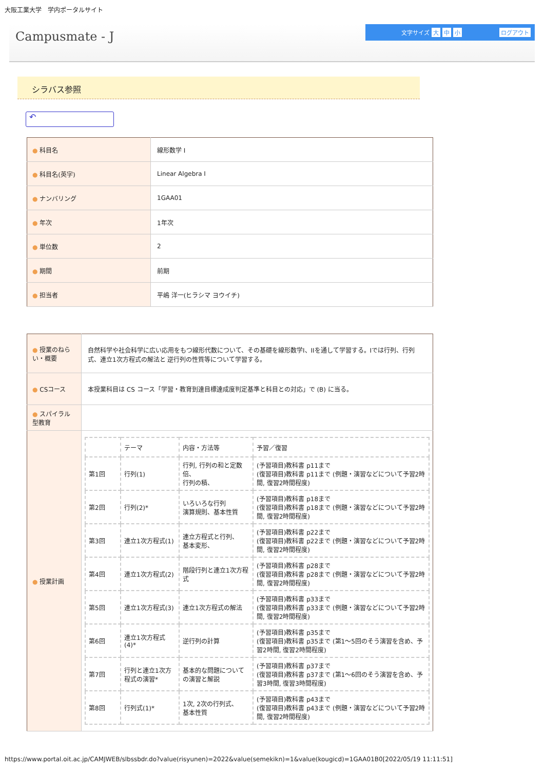大阪工業大学　学内ポータルサイト
Campusmate - J
文字サイズ 大 中 小 ログアウト
シラバス参照
↶
| ● 科目名 | 線形数学 I |
| ● 科目名(英字) | Linear Algebra I |
| ● ナンバリング | 1GAA01 |
| ● 年次 | 1年次 |
| ● 単位数 | 2 |
| ● 期間 | 前期 |
| ● 担当者 | 平嶋 洋一(ヒラシマ ヨウイチ) |
| ● 授業のねらい・概要 | 自然科学や社会科学に広い応用をもつ線形代数について、その基礎を線形数学I、IIを通して学習する。Iでは行列、行列式、連立1次方程式の解法と 逆行列の性質等について学習する。 |
| ● CSコース | 本授業科目は CS コース「学習・教育到達目標達成度判定基準と科目との対応」で (B) に当る。 |
| ● スパイラル型教育 | |
| ● 授業計画 | / / テーマ / 内容・方法等 / 予習／復習 / / 第1回 / 行列(1) / 行列, 行列の和と定数倍、 行列の積、 / (予習項目)教科書 p11まで (復習項目)教科書 p11まで (例題・演習などについて予習2時間, 復習2時間程度) / / 第2回 / 行列(2)* / いろいろな行列 演算規則、基本性質 / (予習項目)教科書 p18まで (復習項目)教科書 p18まで (例題・演習などについて予習2時間, 復習2時間程度) / / 第3回 / 連立1次方程式(1) / 連立方程式と行列、 基本変形、 / (予習項目)教科書 p22まで (復習項目)教科書 p22まで (例題・演習などについて予習2時間, 復習2時間程度) / / 第4回 / 連立1次方程式(2) / 階段行列と連立1次方程式 / (予習項目)教科書 p28まで (復習項目)教科書 p28まで (例題・演習などについて予習2時間, 復習2時間程度) / / 第5回 / 連立1次方程式(3) / 連立1次方程式の解法 / (予習項目)教科書 p33まで (復習項目)教科書 p33まで (例題・演習などについて予習2時間, 復習2時間程度) / / 第6回 / 連立1次方程式(4)* / 逆行列の計算 / (予習項目)教科書 p35まで (復習項目)教科書 p35まで (第1～5回のそう演習を含め、予習2時間, 復習2時間程度) / / 第7回 / 行列と連立1次方程式の演習* / 基本的な問題についての演習と解説 / (予習項目)教科書 p37まで (復習項目)教科書 p37まで (第1～6回のそう演習を含め、予習3時間, 復習3時間程度) / / 第8回 / 行列式(1)* / 1次, 2次の行列式、 基本性質 / (予習項目)教科書 p43まで (復習項目)教科書 p43まで (例題・演習などについて予習2時間, 復習2時間程度) / |
https://www.portal.oit.ac.jp/CAMJWEB/slbssbdr.do?value(risyunen)=2022&value(semekikn)=1&value(kougicd)=1GAA01B0[2022/05/19 11:11:51]